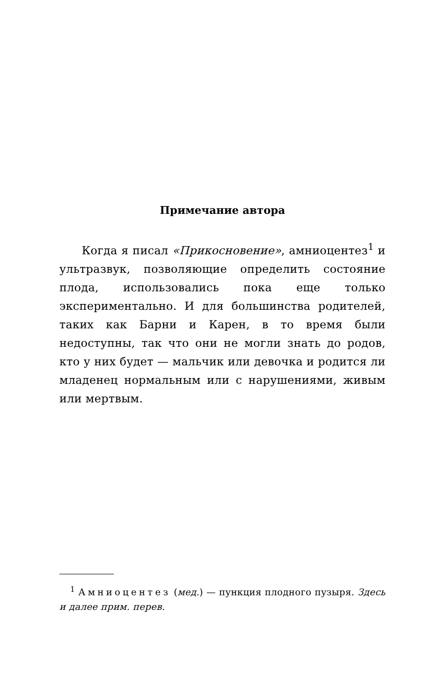Примечание автора
Когда я писал «Прикосновение», амниоцентез<sup>1</sup> и ультразвук, позволяющие определить состояние плода, использовались пока еще только экспериментально. И для большинства родителей, таких как Барни и Карен, в то время были недоступны, так что они не могли знать до родов, кто у них будет — мальчик или девочка и родится ли младенец нормальным или с нарушениями, живым или мертвым.
<sup>1</sup> Амниоцентез (мед.) — пункция плодного пузыря. Здесь и далее прим. перев.